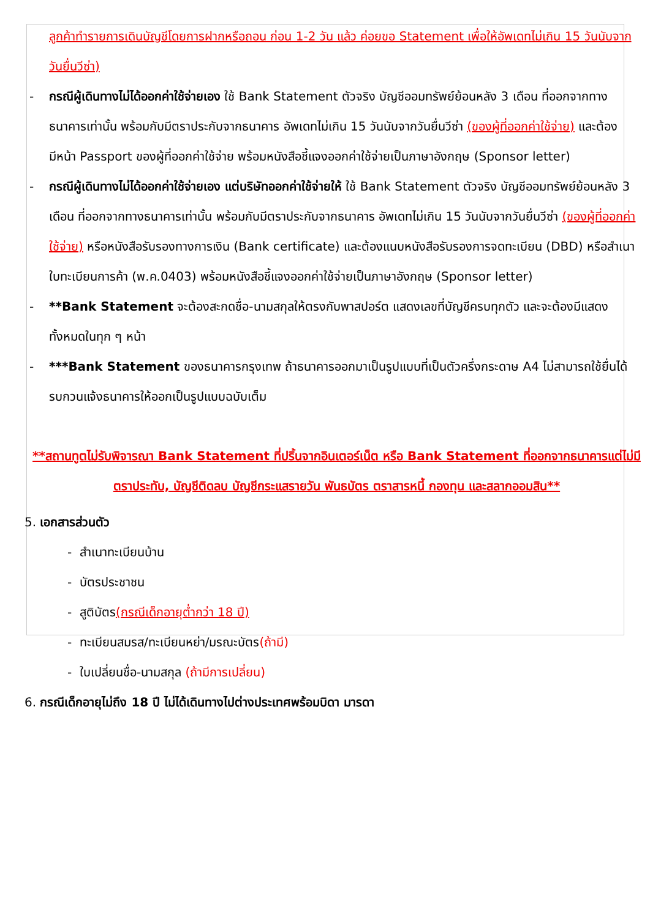ลูกค้าทำรายการเดินบัญชีโดยการฝากหรือถอน ก่อน 1-2 วัน แล้ว ค่อยขอ Statement เพื่อให้อัพเดทไม่เกิน 15 วันนับจากวันยื่นวีซ่า)
- กรณีผู้เดินทางไม่ได้ออกค่าใช้จ่ายเอง ใช้ Bank Statement ตัวจริง บัญชีออมทรัพย์ย้อนหลัง 3 เดือน ที่ออกจากทางธนาคารเท่านั้น พร้อมกับมีตราประกับจากธนาคาร อัพเดทไม่เกิน 15 วันนับจากวันยื่นวีซ่า (ของผู้ที่ออกค่าใช้จ่าย) และต้องมีหน้า Passport ของผู้ที่ออกค่าใช้จ่าย พร้อมหนังสือชี้แจงออกค่าใช้จ่ายเป็นภาษาอังกฤษ (Sponsor letter)
- กรณีผู้เดินทางไม่ได้ออกค่าใช้จ่ายเอง แต่บริษัทออกค่าใช้จ่ายให้ ใช้ Bank Statement ตัวจริง บัญชีออมทรัพย์ย้อนหลัง 3 เดือน ที่ออกจากทางธนาคารเท่านั้น พร้อมกับมีตราประกับจากธนาคาร อัพเดทไม่เกิน 15 วันนับจากวันยื่นวีซ่า (ของผู้ที่ออกค่าใช้จ่าย) หรือหนังสือรับรองทางการเงิน (Bank certificate) และต้องแนบหนังสือรับรองการจดทะเบียน (DBD) หรือสำเนาใบทะเบียนการค้า (พ.ค.0403) พร้อมหนังสือชี้แจงออกค่าใช้จ่ายเป็นภาษาอังกฤษ (Sponsor letter)
- **Bank Statement จะต้องสะกดชื่อ-นามสกุลให้ตรงกับพาสปอร์ต แสดงเลขที่บัญชีครบทุกตัว และจะต้องมีแสดงทั้งหมดในทุก ๆ หน้า
- ***Bank Statement ของธนาคารกรุงเทพ ถ้าธนาคารออกมาเป็นรูปแบบที่เป็นตัวครึ่งกระดาษ A4 ไม่สามารถใช้ยื่นได้ รบกวนแจ้งธนาคารให้ออกเป็นรูปแบบฉบับเต็ม
**สถานทูตไม่รับพิจารณา Bank Statement ที่ปริ้นจากอินเตอร์เน็ต หรือ Bank Statement ที่ออกจากธนาคารแต่ไม่มีตราประทับ, บัญชีติดลบ บัญชีกระแสรายวัน พันธบัตร ตราสารหนี้ กองทุน และสลากออมสิน**
5. เอกสารส่วนตัว
- สำเนาทะเบียนบ้าน
- บัตรประชาชน
- สูติบัตร(กรณีเด็กอายุต่ำกว่า 18 ปี)
- ทะเบียนสมรส/ทะเบียนหย่า/มรณะบัตร(ถ้ามี)
- ใบเปลี่ยนชื่อ-นามสกุล (ถ้ามีการเปลี่ยน)
6. กรณีเด็กอายุไม่ถึง 18 ปี ไม่ได้เดินทางไปต่างประเทศพร้อมบิดา มารดา